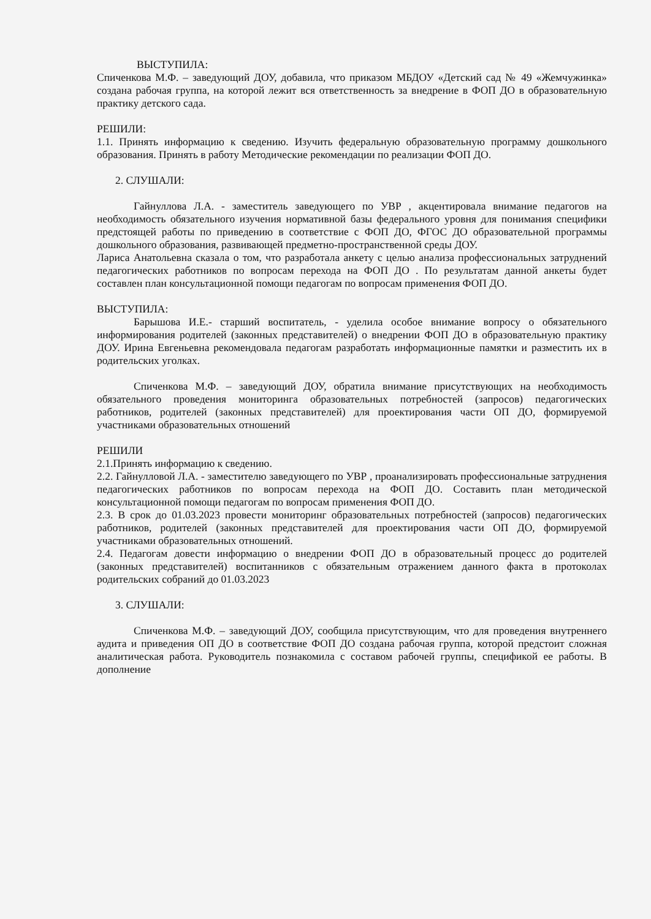ВЫСТУПИЛА:
Спиченкова М.Ф. – заведующий ДОУ, добавила, что приказом МБДОУ «Детский сад № 49 «Жемчужинка» создана рабочая группа, на которой лежит вся ответственность за внедрение в ФОП ДО в образовательную практику детского сада.
РЕШИЛИ:
1.1. Принять информацию к сведению. Изучить федеральную образовательную программу дошкольного образования. Принять в работу Методические рекомендации по реализации ФОП ДО.
2. СЛУШАЛИ:
Гайнуллова Л.А. - заместитель заведующего по УВР , акцентировала внимание педагогов на необходимость обязательного изучения нормативной базы федерального уровня для понимания специфики предстоящей работы по приведению в соответствие с ФОП ДО, ФГОС ДО образовательной программы дошкольного образования, развивающей предметно-пространственной среды ДОУ.
Лариса Анатольевна сказала о том, что разработала анкету с целью анализа профессиональных затруднений педагогических работников по вопросам перехода на ФОП ДО . По результатам данной анкеты будет составлен план консультационной помощи педагогам по вопросам применения ФОП ДО.
ВЫСТУПИЛА:
Барышова И.Е.- старший воспитатель, - уделила особое внимание вопросу о обязательного информирования родителей (законных представителей) о внедрении ФОП ДО в образовательную практику ДОУ. Ирина Евгеньевна рекомендовала педагогам разработать информационные памятки и разместить их в родительских уголках.
Спиченкова М.Ф. – заведующий ДОУ, обратила внимание присутствующих на необходимость обязательного проведения мониторинга образовательных потребностей (запросов) педагогических работников, родителей (законных представителей) для проектирования части ОП ДО, формируемой участниками образовательных отношений
РЕШИЛИ
2.1.Принять информацию к сведению.
2.2. Гайнулловой Л.А. - заместителю заведующего по УВР , проанализировать профессиональные затруднения педагогических работников по вопросам перехода на ФОП ДО. Составить план методической консультационной помощи педагогам по вопросам применения ФОП ДО.
2.3. В срок до 01.03.2023 провести мониторинг образовательных потребностей (запросов) педагогических работников, родителей (законных представителей для проектирования части ОП ДО, формируемой участниками образовательных отношений.
2.4. Педагогам довести информацию о внедрении ФОП ДО в образовательный процесс до родителей (законных представителей) воспитанников с обязательным отражением данного факта в протоколах родительских собраний до 01.03.2023
3. СЛУШАЛИ:
Спиченкова М.Ф. – заведующий ДОУ, сообщила присутствующим, что для проведения внутреннего аудита и приведения ОП ДО в соответствие ФОП ДО создана рабочая группа, которой предстоит сложная аналитическая работа. Руководитель познакомила с составом рабочей группы, спецификой ее работы. В дополнение